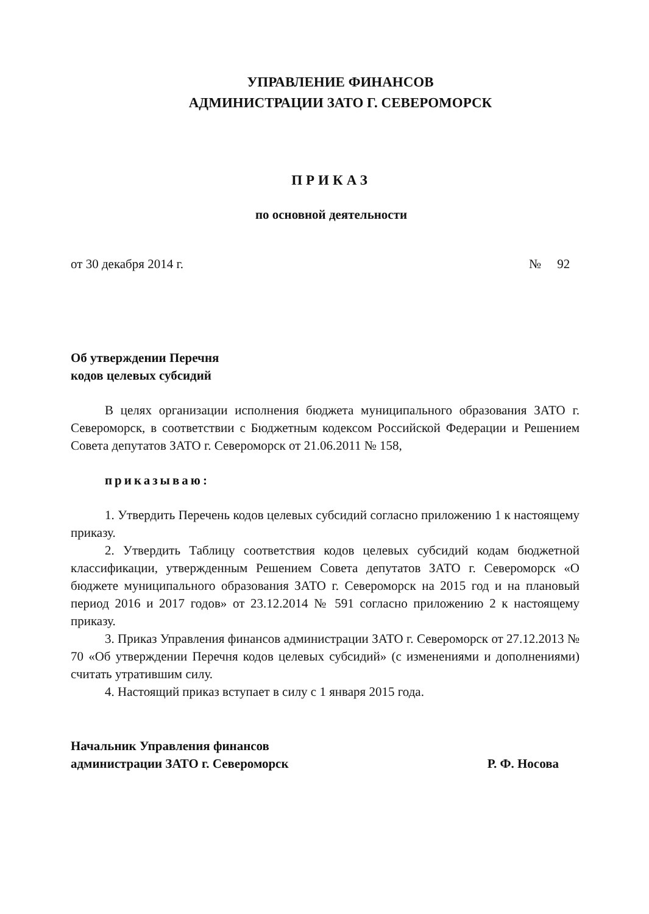УПРАВЛЕНИЕ ФИНАНСОВ
АДМИНИСТРАЦИИ ЗАТО Г. СЕВЕРОМОРСК
ПРИКАЗ
по основной деятельности
от 30 декабря 2014 г. № 92
Об утверждении Перечня
кодов целевых субсидий
В целях организации исполнения бюджета муниципального образования ЗАТО г. Североморск, в соответствии с Бюджетным кодексом Российской Федерации и Решением Совета депутатов ЗАТО г. Североморск от 21.06.2011 № 158,
приказываю:
1. Утвердить Перечень кодов целевых субсидий согласно приложению 1 к настоящему приказу.
2. Утвердить Таблицу соответствия кодов целевых субсидий кодам бюджетной классификации, утвержденным Решением Совета депутатов ЗАТО г. Североморск «О бюджете муниципального образования ЗАТО г. Североморск на 2015 год и на плановый период 2016 и 2017 годов» от 23.12.2014 № 591 согласно приложению 2 к настоящему приказу.
3. Приказ Управления финансов администрации ЗАТО г. Североморск от 27.12.2013 № 70 «Об утверждении Перечня кодов целевых субсидий» (с изменениями и дополнениями) считать утратившим силу.
4. Настоящий приказ вступает в силу с 1 января 2015 года.
Начальник Управления финансов
администрации ЗАТО г. Североморск Р. Ф. Носова